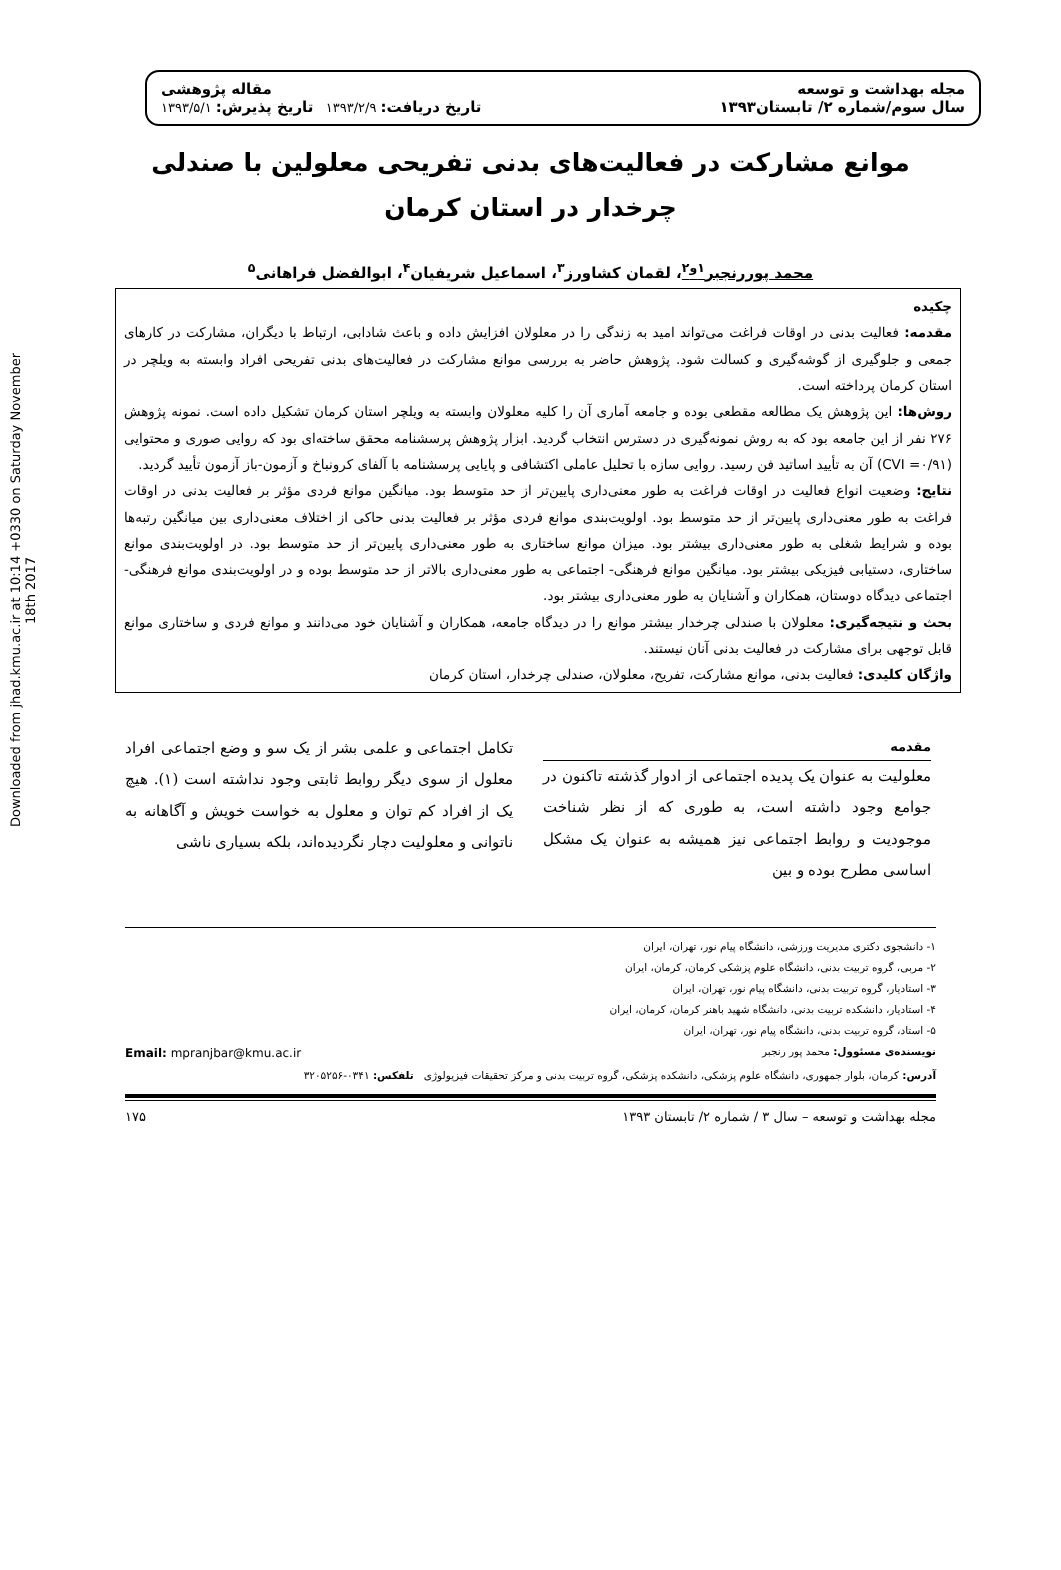Downloaded from jhad.kmu.ac.ir at 10:14 +0330 on Saturday November 18th 2017
مجله بهداشت و توسعه
سال سوم/شماره ۲/ تابستان۱۳۹۳
مقاله پژوهشی
تاریخ دریافت: ۱۳۹۳/۲/۹ تاریخ پذیرش: ۱۳۹۳/۵/۱
موانع مشارکت در فعالیت‌های بدنی تفریحی معلولین با صندلی چرخدار در استان کرمان
محمد پوررنجبر<sup>۱و۲</sup>، لقمان کشاورز<sup>۳</sup>، اسماعیل شریفیان<sup>۴</sup>، ابوالفضل فراهانی<sup>۵</sup>
چکیده
مقدمه: فعالیت بدنی در اوقات فراغت می‌تواند امید به زندگی را در معلولان افزایش داده و باعث شادابی، ارتباط با دیگران، مشارکت در کارهای جمعی و جلوگیری از گوشه‌گیری و کسالت شود. پژوهش حاضر به بررسی موانع مشارکت در فعالیت‌های بدنی تفریحی افراد وابسته به ویلچر در استان کرمان پرداخته است.
روش‌ها: این پژوهش یک مطالعه مقطعی بوده و جامعه آماری آن را کلیه معلولان وابسته به ویلچر استان کرمان تشکیل داده است. نمونه پژوهش ۲۷۶ نفر از این جامعه بود که به روش نمونه‌گیری در دسترس انتخاب گردید. ابزار پژوهش پرسشنامه محقق ساخته‌ای بود که روایی صوری و محتوایی (CVI =۰/۹۱) آن به تأیید اساتید فن رسید. روایی سازه با تحلیل عاملی اکتشافی و پایایی پرسشنامه با آلفای کرونباخ و آزمون-باز آزمون تأیید گردید.
نتایج: وضعیت انواع فعالیت در اوقات فراغت به طور معنی‌داری پایین‌تر از حد متوسط بود. میانگین موانع فردی مؤثر بر فعالیت بدنی در اوقات فراغت به طور معنی‌داری پایین‌تر از حد متوسط بود. اولویت‌بندی موانع فردی مؤثر بر فعالیت بدنی حاکی از اختلاف معنی‌داری بین میانگین رتبه‌ها بوده و شرایط شغلی به طور معنی‌داری بیشتر بود. میزان موانع ساختاری به طور معنی‌داری پایین‌تر از حد متوسط بود. در اولویت‌بندی موانع ساختاری، دستیابی فیزیکی بیشتر بود. میانگین موانع فرهنگی- اجتماعی به طور معنی‌داری بالاتر از حد متوسط بوده و در اولویت‌بندی موانع فرهنگی-اجتماعی دیدگاه دوستان، همکاران و آشنایان به طور معنی‌داری بیشتر بود.
بحث و نتیجه‌گیری: معلولان با صندلی چرخدار بیشتر موانع را در دیدگاه جامعه، همکاران و آشنایان خود می‌دانند و موانع فردی و ساختاری موانع قابل توجهی برای مشارکت در فعالیت بدنی آنان نیستند.
واژگان کلیدی: فعالیت بدنی، موانع مشارکت، تفریح، معلولان، صندلی چرخدار، استان کرمان
مقدمه
معلولیت به عنوان یک پدیده اجتماعی از ادوار گذشته تاکنون در جوامع وجود داشته است، به طوری که از نظر شناخت موجودیت و روابط اجتماعی نیز همیشه به عنوان یک مشکل اساسی مطرح بوده و بین
تکامل اجتماعی و علمی بشر از یک سو و وضع اجتماعی افراد معلول از سوی دیگر روابط ثابتی وجود نداشته است (۱). هیچ یک از افراد کم توان و معلول به خواست خویش و آگاهانه به ناتوانی و معلولیت دچار نگردیده‌اند، بلکه بسیاری ناشی
۱- دانشجوی دکتری مدیریت ورزشی، دانشگاه پیام نور، تهران، ایران
۲- مربی، گروه تربیت بدنی، دانشگاه علوم پزشکی کرمان، کرمان، ایران
۳- استادیار، گروه تربیت بدنی، دانشگاه پیام نور، تهران، ایران
۴- استادیار، دانشکده تربیت بدنی، دانشگاه شهید باهنر کرمان، کرمان، ایران
۵- استاد، گروه تربیت بدنی، دانشگاه پیام نور، تهران، ایران
نویسنده‌ی مسئوول: محمد پور رنجبر Email: mpranjbar@kmu.ac.ir
آدرس: کرمان، بلوار جمهوری، دانشگاه علوم پزشکی، دانشکده پزشکی، گروه تربیت بدنی و مرکز تحقیقات فیزیولوژی تلفکس: ۰۳۴۱-۳۲۰۵۲۵۶
مجله بهداشت و توسعه – سال ۳ / شماره ۲/ تابستان ۱۳۹۳ ۱۷۵